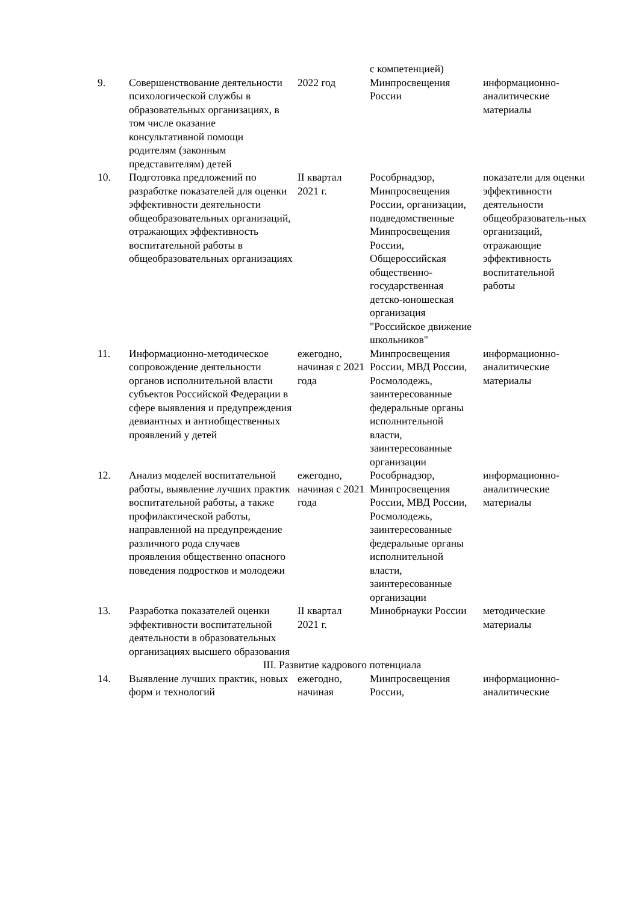| | | | с компетенцией) | |
| 9. | Совершенствование деятельности психологической службы в образовательных организациях, в том числе оказание консультативной помощи родителям (законным представителям) детей | 2022 год | Минпросвещения России | информационно-аналитические материалы |
| 10. | Подготовка предложений по разработке показателей для оценки эффективности деятельности общеобразовательных организаций, отражающих эффективность воспитательной работы в общеобразовательных организациях | II квартал 2021 г. | Рособрнадзор, Минпросвещения России, организации, подведомственные Минпросвещения России, Общероссийская общественно-государственная детско-юношеская организация "Российское движение школьников" | показатели для оценки эффективности деятельности общеобразователь-ных организаций, отражающие эффективность воспитательной работы |
| 11. | Информационно-методическое сопровождение деятельности органов исполнительной власти субъектов Российской Федерации в сфере выявления и предупреждения девиантных и антиобщественных проявлений у детей | ежегодно, начиная с 2021 года | Минпросвещения России, МВД России, Росмолодежь, заинтересованные федеральные органы исполнительной власти, заинтересованные организации | информационно-аналитические материалы |
| 12. | Анализ моделей воспитательной работы, выявление лучших практик воспитательной работы, а также профилактической работы, направленной на предупреждение различного рода случаев проявления общественно опасного поведения подростков и молодежи | ежегодно, начиная с 2021 года | Рособрнадзор, Минпросвещения России, МВД России, Росмолодежь, заинтересованные федеральные органы исполнительной власти, заинтересованные организации | информационно-аналитические материалы |
| 13. | Разработка показателей оценки эффективности воспитательной деятельности в образовательных организациях высшего образования | II квартал 2021 г. | Минобрнауки России | методические материалы |
| III. Развитие кадрового потенциала | | | | |
| 14. | Выявление лучших практик, новых форм и технологий | ежегодно, начиная | Минпросвещения России, | информационно-аналитические |